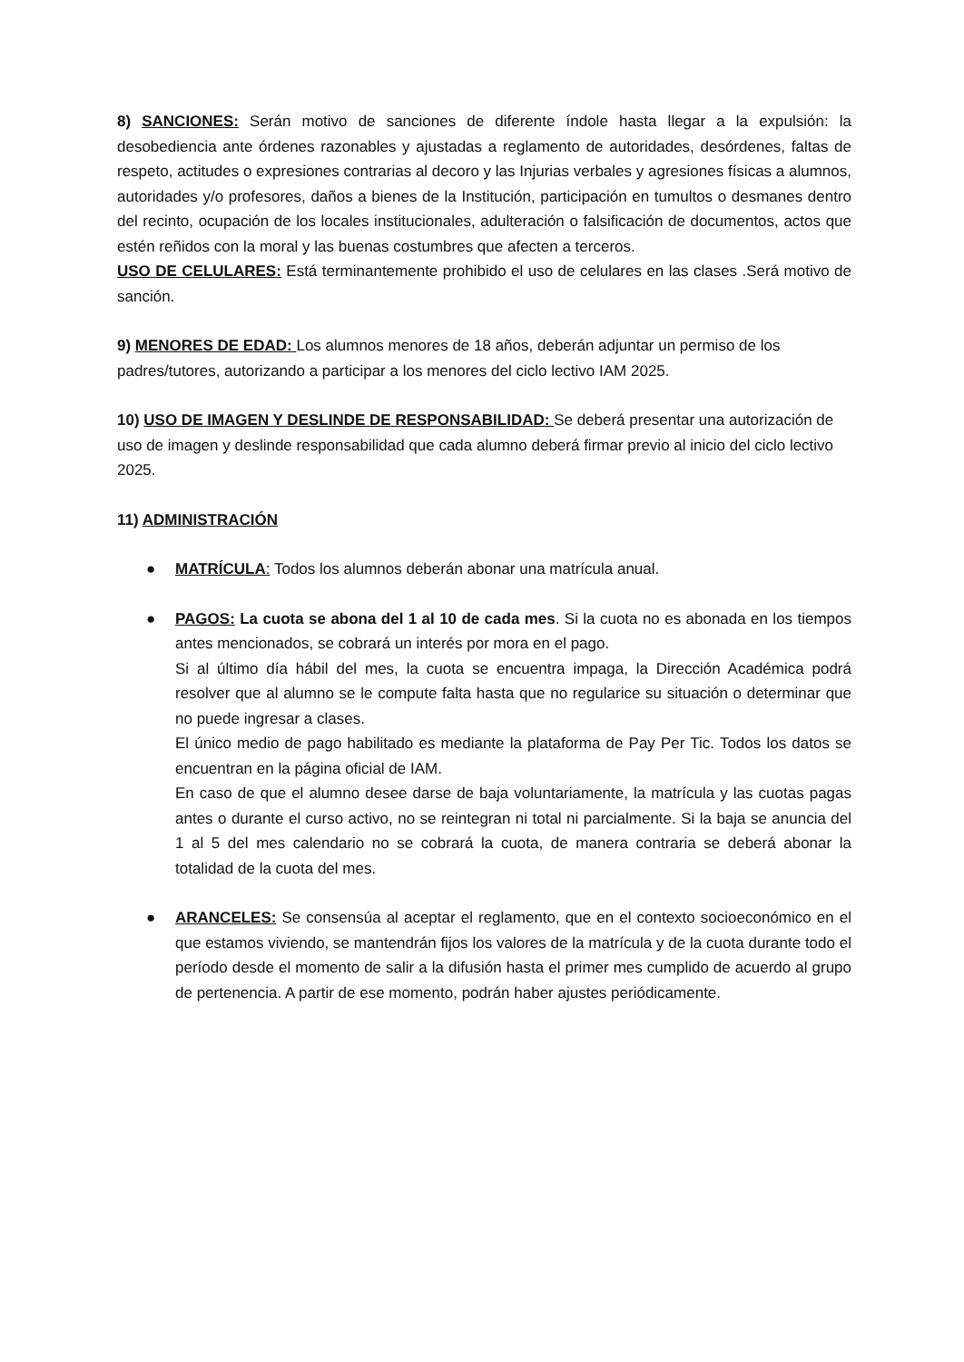8) SANCIONES: Serán motivo de sanciones de diferente índole hasta llegar a la expulsión: la desobediencia ante órdenes razonables y ajustadas a reglamento de autoridades, desórdenes, faltas de respeto, actitudes o expresiones contrarias al decoro y las Injurias verbales y agresiones físicas a alumnos, autoridades y/o profesores, daños a bienes de la Institución, participación en tumultos o desmanes dentro del recinto, ocupación de los locales institucionales, adulteración o falsificación de documentos, actos que estén reñidos con la moral y las buenas costumbres que afecten a terceros.
USO DE CELULARES: Está terminantemente prohibido el uso de celulares en las clases .Será motivo de sanción.
9) MENORES DE EDAD: Los alumnos menores de 18 años, deberán adjuntar un permiso de los padres/tutores, autorizando a participar a los menores del ciclo lectivo IAM 2025.
10) USO DE IMAGEN Y DESLINDE DE RESPONSABILIDAD: Se deberá presentar una autorización de uso de imagen y deslinde responsabilidad que cada alumno deberá firmar previo al inicio del ciclo lectivo 2025.
11) ADMINISTRACIÓN
● MATRÍCULA: Todos los alumnos deberán abonar una matrícula anual.
● PAGOS: La cuota se abona del 1 al 10 de cada mes. Si la cuota no es abonada en los tiempos antes mencionados, se cobrará un interés por mora en el pago.
Si al último día hábil del mes, la cuota se encuentra impaga, la Dirección Académica podrá resolver que al alumno se le compute falta hasta que no regularice su situación o determinar que no puede ingresar a clases.
El único medio de pago habilitado es mediante la plataforma de Pay Per Tic. Todos los datos se encuentran en la página oficial de IAM.
En caso de que el alumno desee darse de baja voluntariamente, la matrícula y las cuotas pagas antes o durante el curso activo, no se reintegran ni total ni parcialmente. Si la baja se anuncia del 1 al 5 del mes calendario no se cobrará la cuota, de manera contraria se deberá abonar la totalidad de la cuota del mes.
● ARANCELES: Se consensúa al aceptar el reglamento, que en el contexto socioeconómico en el que estamos viviendo, se mantendrán fijos los valores de la matrícula y de la cuota durante todo el período desde el momento de salir a la difusión hasta el primer mes cumplido de acuerdo al grupo de pertenencia. A partir de ese momento, podrán haber ajustes periódicamente.